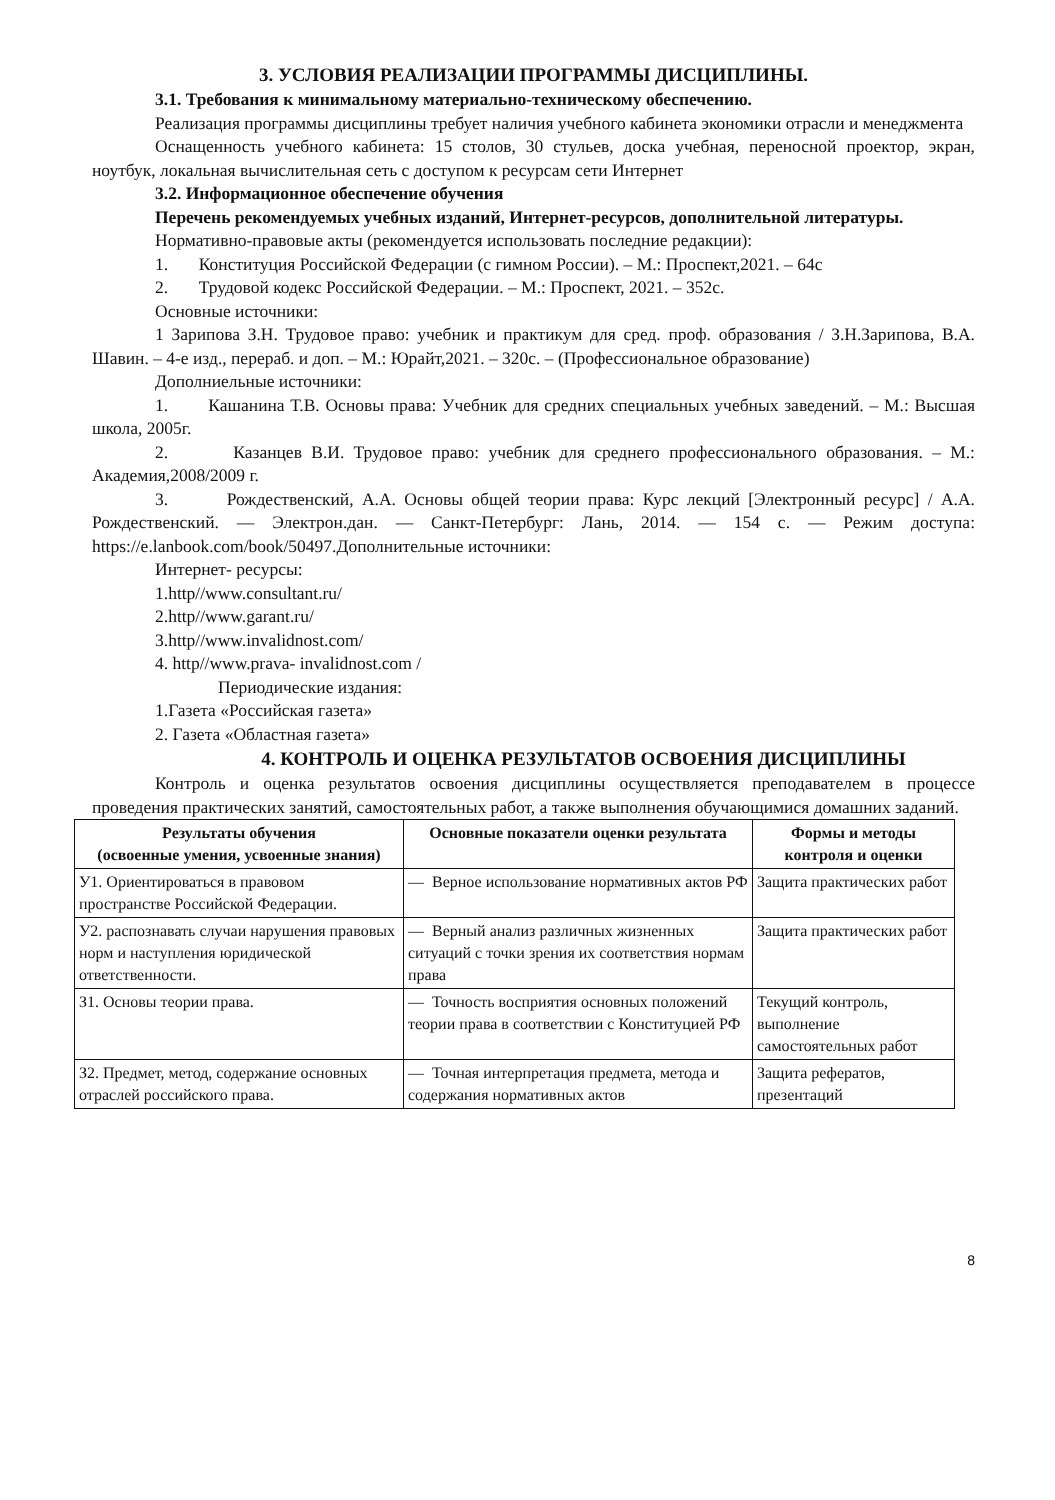3. УСЛОВИЯ РЕАЛИЗАЦИИ ПРОГРАММЫ ДИСЦИПЛИНЫ.
3.1. Требования к минимальному материально-техническому обеспечению.
Реализация программы дисциплины требует наличия учебного кабинета экономики отрасли и менеджмента
Оснащенность учебного кабинета: 15 столов, 30 стульев, доска учебная, переносной проектор, экран, ноутбук, локальная вычислительная сеть с доступом к ресурсам сети Интернет
3.2. Информационное обеспечение обучения
Перечень рекомендуемых учебных изданий, Интернет-ресурсов, дополнительной литературы.
Нормативно-правовые акты (рекомендуется использовать последние редакции):
1. Конституция Российской Федерации (с гимном России). – М.: Проспект,2021. – 64с
2. Трудовой кодекс Российской Федерации. – М.: Проспект, 2021. – 352с.
Основные источники:
1 Зарипова З.Н. Трудовое право: учебник и практикум для сред. проф. образования / З.Н.Зарипова, В.А. Шавин. – 4-е изд., перераб. и доп. – М.: Юрайт,2021. – 320с. – (Профессиональное образование)
Дополниельные источники:
1. Кашанина Т.В. Основы права: Учебник для средних специальных учебных заведений. – М.: Высшая школа, 2005г.
2. Казанцев В.И. Трудовое право: учебник для среднего профессионального образования. – М.: Академия,2008/2009 г.
3. Рождественский, А.А. Основы общей теории права: Курс лекций [Электронный ресурс] / А.А. Рождественский. — Электрон.дан. — Санкт-Петербург: Лань, 2014. — 154 с. — Режим доступа: https://e.lanbook.com/book/50497.Дополнительные источники:
Интернет- ресурсы:
1.http//www.consultant.ru/
2.http//www.garant.ru/
3.http//www.invalidnost.com/
4. http//www.prava- invalidnost.com /
Периодические издания:
1.Газета «Российская газета»
2. Газета «Областная газета»
4. КОНТРОЛЬ И ОЦЕНКА РЕЗУЛЬТАТОВ ОСВОЕНИЯ ДИСЦИПЛИНЫ
Контроль и оценка результатов освоения дисциплины осуществляется преподавателем в процессе проведения практических занятий, самостоятельных работ, а также выполнения обучающимися домашних заданий.
| Результаты обучения (освоенные умения, усвоенные знания) | Основные показатели оценки результата | Формы и методы контроля и оценки |
| --- | --- | --- |
| У1. Ориентироваться в правовом пространстве Российской Федерации. | — Верное использование нормативных актов РФ | Защита практических работ |
| У2. распознавать случаи нарушения правовых норм и наступления юридической ответственности. | — Верный анализ различных жизненных ситуаций с точки зрения их соответствия нормам права | Защита практических работ |
| З1. Основы теории права. | — Точность восприятия основных положений теории права в соответствии с Конституцией РФ | Текущий контроль, выполнение самостоятельных работ |
| З2. Предмет, метод, содержание основных отраслей российского права. | — Точная интерпретация предмета, метода и содержания нормативных актов | Защита рефератов, презентаций |
8